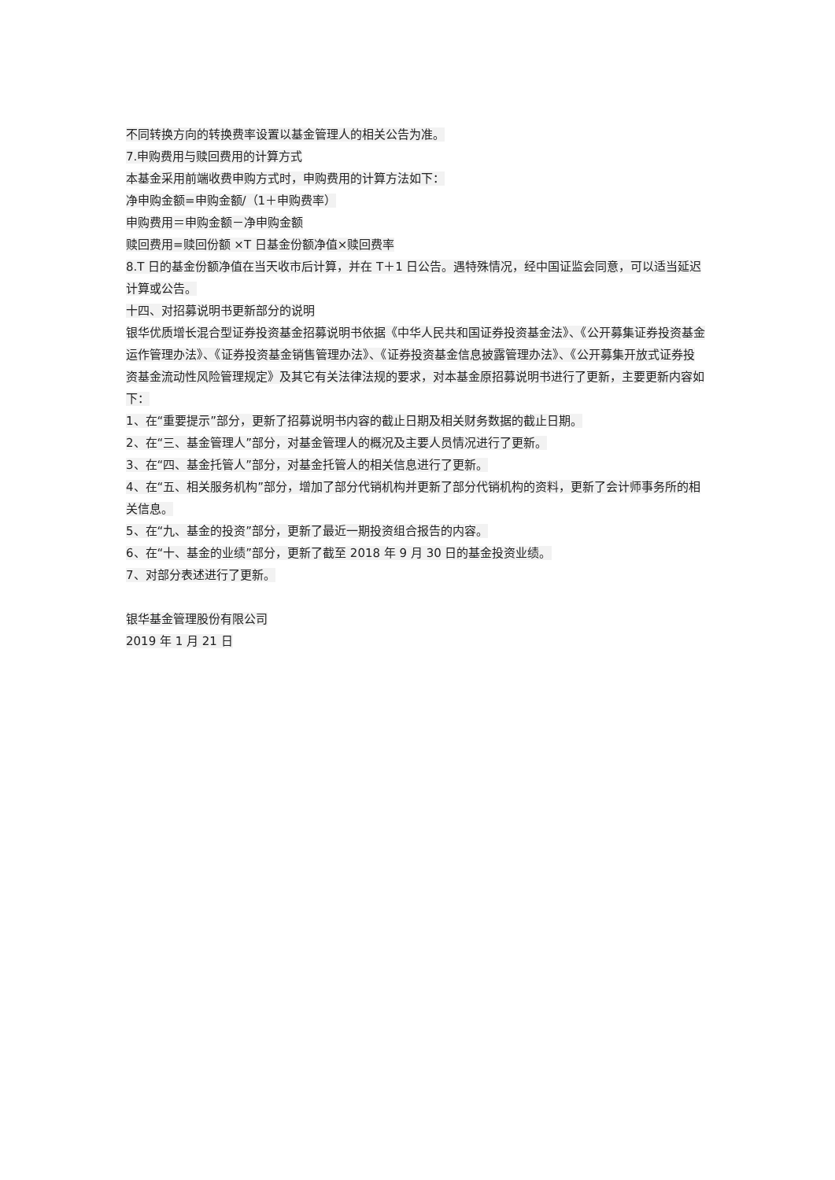不同转换方向的转换费率设置以基金管理人的相关公告为准。
7.申购费用与赎回费用的计算方式
本基金采用前端收费申购方式时，申购费用的计算方法如下：
净申购金额=申购金额/（1＋申购费率）
申购费用＝申购金额－净申购金额
赎回费用=赎回份额 ×T 日基金份额净值×赎回费率
8.T 日的基金份额净值在当天收市后计算，并在 T＋1 日公告。遇特殊情况，经中国证监会同意，可以适当延迟计算或公告。
十四、对招募说明书更新部分的说明
银华优质增长混合型证券投资基金招募说明书依据《中华人民共和国证券投资基金法》、《公开募集证券投资基金运作管理办法》、《证券投资基金销售管理办法》、《证券投资基金信息披露管理办法》、《公开募集开放式证券投资基金流动性风险管理规定》及其它有关法律法规的要求，对本基金原招募说明书进行了更新，主要更新内容如下：
1、在“重要提示”部分，更新了招募说明书内容的截止日期及相关财务数据的截止日期。
2、在“三、基金管理人”部分，对基金管理人的概况及主要人员情况进行了更新。
3、在“四、基金托管人”部分，对基金托管人的相关信息进行了更新。
4、在“五、相关服务机构”部分，增加了部分代销机构并更新了部分代销机构的资料，更新了会计师事务所的相关信息。
5、在“九、基金的投资”部分，更新了最近一期投资组合报告的内容。
6、在“十、基金的业绩”部分，更新了截至 2018 年 9 月 30 日的基金投资业绩。
7、对部分表述进行了更新。
银华基金管理股份有限公司
2019 年 1 月 21 日